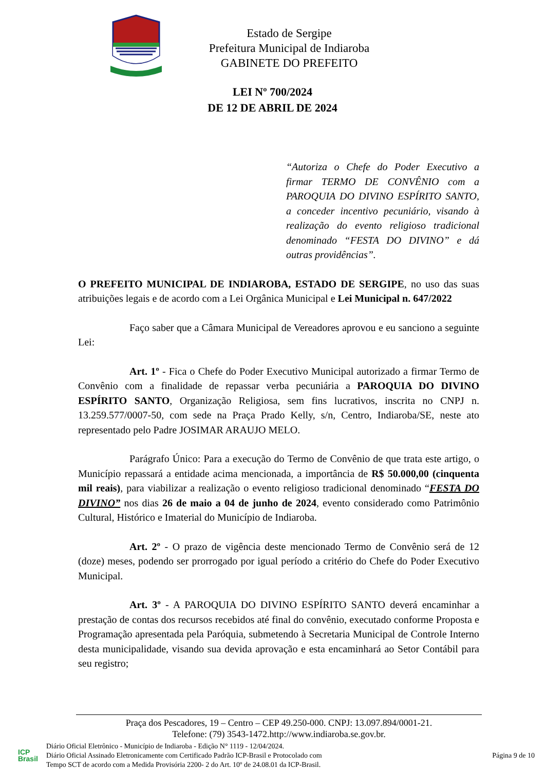Estado de Sergipe
Prefeitura Municipal de Indiaroba
GABINETE DO PREFEITO
LEI Nº 700/2024
DE 12 DE ABRIL DE 2024
“Autoriza o Chefe do Poder Executivo a firmar TERMO DE CONVÊNIO com a PAROQUIA DO DIVINO ESPÍRITO SANTO, a conceder incentivo pecuniário, visando à realização do evento religioso tradicional denominado “FESTA DO DIVINO” e dá outras providências”.
O PREFEITO MUNICIPAL DE INDIAROBA, ESTADO DE SERGIPE, no uso das suas atribuições legais e de acordo com a Lei Orgânica Municipal e Lei Municipal n. 647/2022
Faço saber que a Câmara Municipal de Vereadores aprovou e eu sanciono a seguinte Lei:
Art. 1º - Fica o Chefe do Poder Executivo Municipal autorizado a firmar Termo de Convênio com a finalidade de repassar verba pecuniária a PAROQUIA DO DIVINO ESPÍRITO SANTO, Organização Religiosa, sem fins lucrativos, inscrita no CNPJ n. 13.259.577/0007-50, com sede na Praça Prado Kelly, s/n, Centro, Indiaroba/SE, neste ato representado pelo Padre JOSIMAR ARAUJO MELO.
Parágrafo Único: Para a execução do Termo de Convênio de que trata este artigo, o Município repassará a entidade acima mencionada, a importância de R$ 50.000,00 (cinquenta mil reais), para viabilizar a realização o evento religioso tradicional denominado “FESTA DO DIVINO” nos dias 26 de maio a 04 de junho de 2024, evento considerado como Patrimônio Cultural, Histórico e Imaterial do Município de Indiaroba.
Art. 2º - O prazo de vigência deste mencionado Termo de Convênio será de 12 (doze) meses, podendo ser prorrogado por igual período a critério do Chefe do Poder Executivo Municipal.
Art. 3º - A PAROQUIA DO DIVINO ESPÍRITO SANTO deverá encaminhar a prestação de contas dos recursos recebidos até final do convênio, executado conforme Proposta e Programação apresentada pela Paróquia, submetendo à Secretaria Municipal de Controle Interno desta municipalidade, visando sua devida aprovação e esta encaminhará ao Setor Contábil para seu registro;
Praça dos Pescadores, 19 – Centro – CEP 49.250-000. CNPJ: 13.097.894/0001-21.
Telefone: (79) 3543-1472.http://www.indiaroba.se.gov.br.
ICP
Brasil
Diário Oficial Eletrônico - Município de Indiaroba - Edição N° 1119 - 12/04/2024.
Diário Oficial Assinado Eletronicamente com Certificado Padrão ICP-Brasil e Protocolado com
Tempo SCT de acordo com a Medida Provisória 2200- 2 do Art. 10º de 24.08.01 da ICP-Brasil.
Página 9 de 10